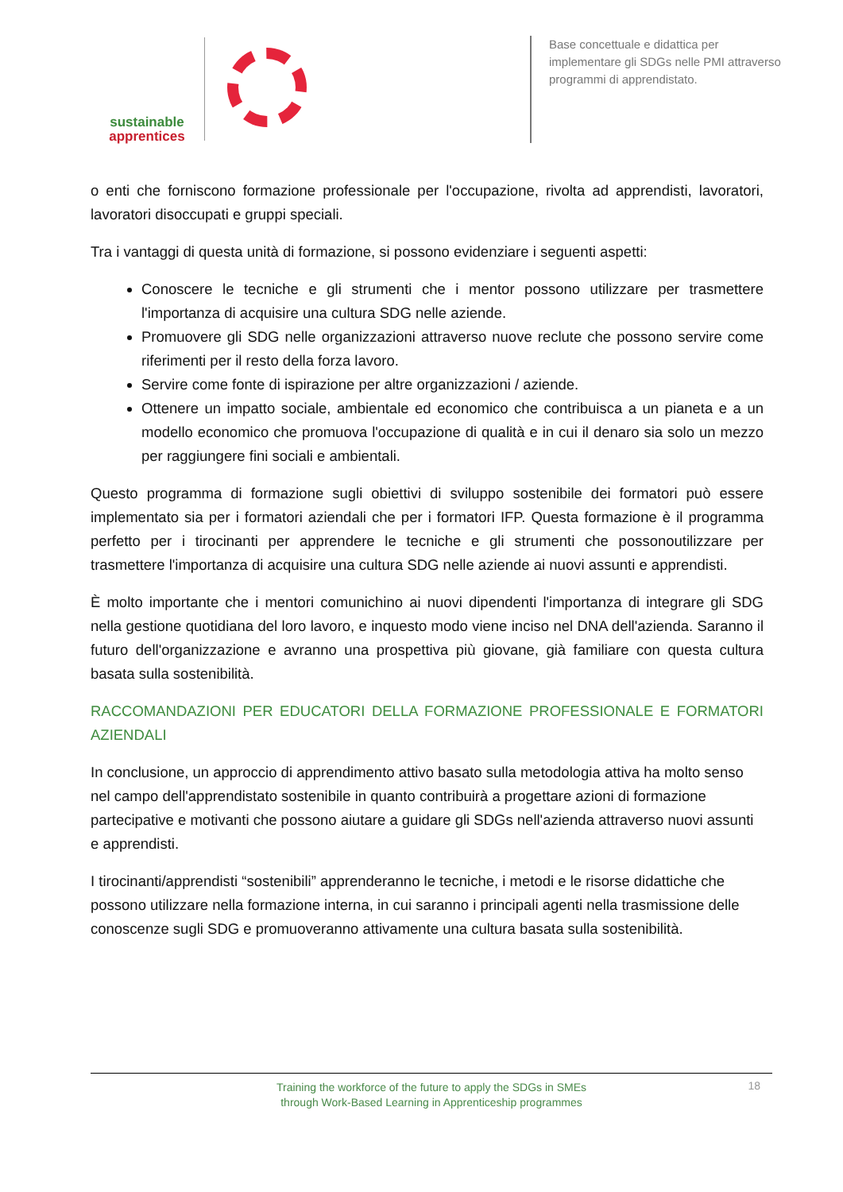sustainable
apprentices
Base concettuale e didattica per implementare gli SDGs nelle PMI attraverso programmi di apprendistato.
o enti che forniscono formazione professionale per l'occupazione, rivolta ad apprendisti, lavoratori, lavoratori disoccupati e gruppi speciali.
Tra i vantaggi di questa unità di formazione, si possono evidenziare i seguenti aspetti:
Conoscere le tecniche e gli strumenti che i mentor possono utilizzare per trasmettere l'importanza di acquisire una cultura SDG nelle aziende.
Promuovere gli SDG nelle organizzazioni attraverso nuove reclute che possono servire come riferimenti per il resto della forza lavoro.
Servire come fonte di ispirazione per altre organizzazioni / aziende.
Ottenere un impatto sociale, ambientale ed economico che contribuisca a un pianeta e a un modello economico che promuova l'occupazione di qualità e in cui il denaro sia solo un mezzo per raggiungere fini sociali e ambientali.
Questo programma di formazione sugli obiettivi di sviluppo sostenibile dei formatori può essere implementato sia per i formatori aziendali che per i formatori IFP. Questa formazione è il programma perfetto per i tirocinanti per apprendere le tecniche e gli strumenti che possonoutilizzare per trasmettere l'importanza di acquisire una cultura SDG nelle aziende ai nuovi assunti e apprendisti.
È molto importante che i mentori comunichino ai nuovi dipendenti l'importanza di integrare gli SDG nella gestione quotidiana del loro lavoro, e inquesto modo viene inciso nel DNA dell'azienda. Saranno il futuro dell'organizzazione e avranno una prospettiva più giovane, già familiare con questa cultura basata sulla sostenibilità.
RACCOMANDAZIONI PER EDUCATORI DELLA FORMAZIONE PROFESSIONALE E FORMATORI AZIENDALI
In conclusione, un approccio di apprendimento attivo basato sulla metodologia attiva ha molto senso nel campo dell'apprendistato sostenibile in quanto contribuirà a progettare azioni di formazione partecipative e motivanti che possono aiutare a guidare gli SDGs nell'azienda attraverso nuovi assunti e apprendisti.
I tirocinanti/apprendisti “sostenibili” apprenderanno le tecniche, i metodi e le risorse didattiche che possono utilizzare nella formazione interna, in cui saranno i principali agenti nella trasmissione delle conoscenze sugli SDG e promuoveranno attivamente una cultura basata sulla sostenibilità.
Training the workforce of the future to apply the SDGs in SMEs
through Work-Based Learning in Apprenticeship programmes
18